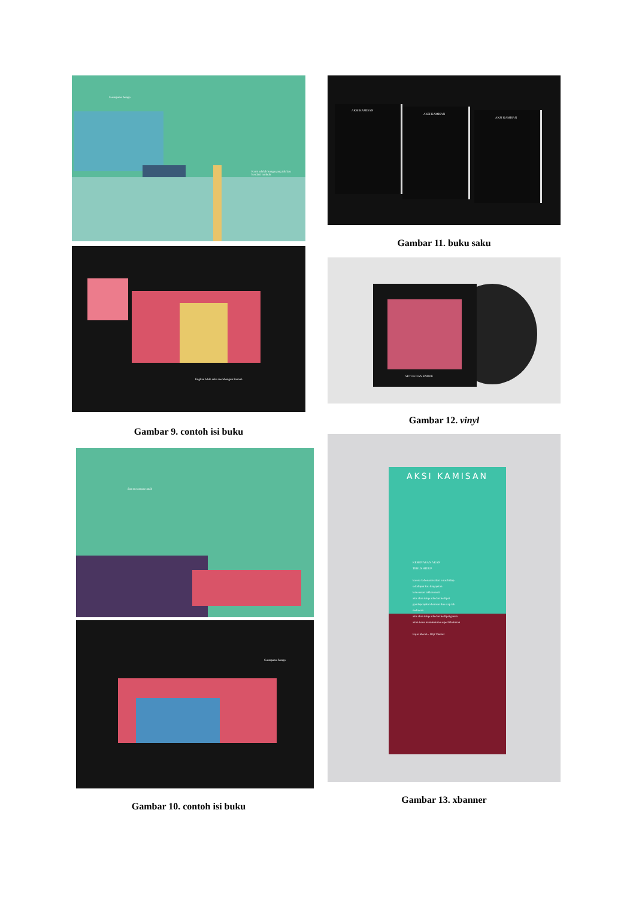Seumpama bunga
Kami adalah bunga yang tak kau hendaki tumbuh
Engkau lebih suka membangun Rumah
Gambar 9. contoh isi buku
dan merampas tanah
Seumpama bunga
Gambar 10. contoh isi buku
AKSI KAMISAN
AKSI KAMISAN
AKSI KAMISAN
Gambar 11. buku saku
SETUA DAN ENDOE
Gambar 12. vinyl
AKSI KAMISAN
KEBENARAN AKAN
TERUS HIDUP
karena kebenaran akan terus hidup
sekalipun kau lenyapkan
kebenaran takkan mati
aku akan tetap ada dan berlipat
gandapsiapkan barisan dan siap tak
melawan
aku akan tetap ada dan berlipat ganda
akan terus memburumu seperti kutukan
Fajar Merah - Wiji Thukul
Gambar 13. xbanner